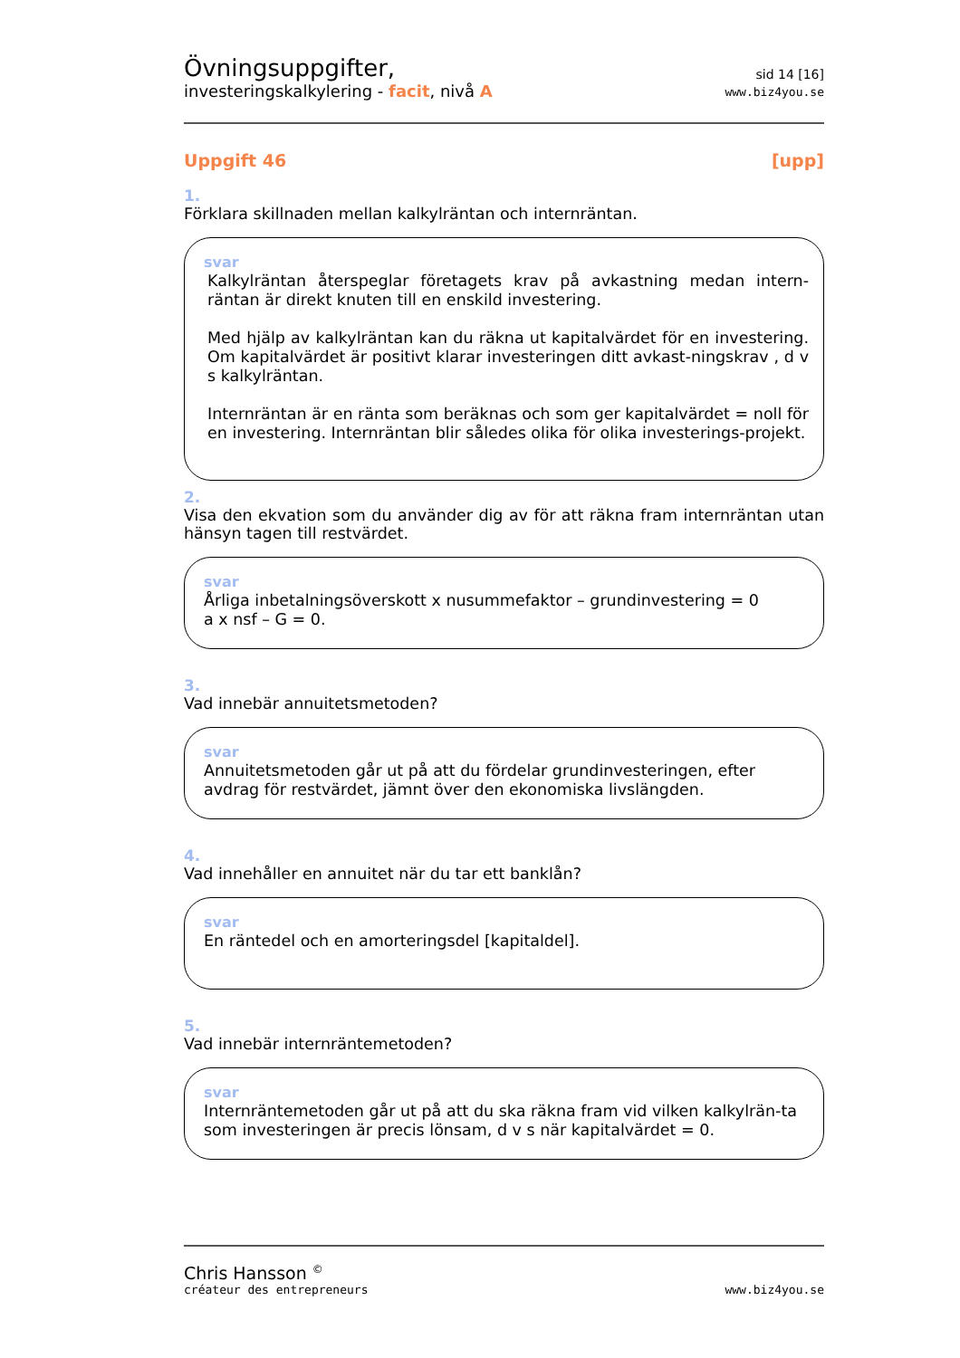Övningsuppgifter,
investeringskalkylering - facit, nivå A
sid 14 [16]
www.biz4you.se
Uppgift 46 [upp]
1.
Förklara skillnaden mellan kalkylräntan och internräntan.
svar
Kalkylräntan återspeglar företagets krav på avkastning medan intern-räntan är direkt knuten till en enskild investering.
Med hjälp av kalkylräntan kan du räkna ut kapitalvärdet för en investering. Om kapitalvärdet är positivt klarar investeringen ditt avkast-ningskrav , d v s kalkylräntan.
Internräntan är en ränta som beräknas och som ger kapitalvärdet = noll för en investering. Internräntan blir således olika för olika investerings-projekt.
2.
Visa den ekvation som du använder dig av för att räkna fram internräntan utan hänsyn tagen till restvärdet.
svar
Årliga inbetalningsöverskott x nusummefaktor – grundinvestering = 0
a x nsf – G = 0.
3.
Vad innebär annuitetsmetoden?
svar
Annuitetsmetoden går ut på att du fördelar grundinvesteringen, efter avdrag för restvärdet, jämnt över den ekonomiska livslängden.
4.
Vad innehåller en annuitet när du tar ett banklån?
svar
En räntedel och en amorteringsdel [kapitaldel].
5.
Vad innebär internräntemetoden?
svar
Internräntemetoden går ut på att du ska räkna fram vid vilken kalkylrän-ta som investeringen är precis lönsam, d v s när kapitalvärdet = 0.
Chris Hansson <sup>©</sup>
créateur des entrepreneurs
www.biz4you.se